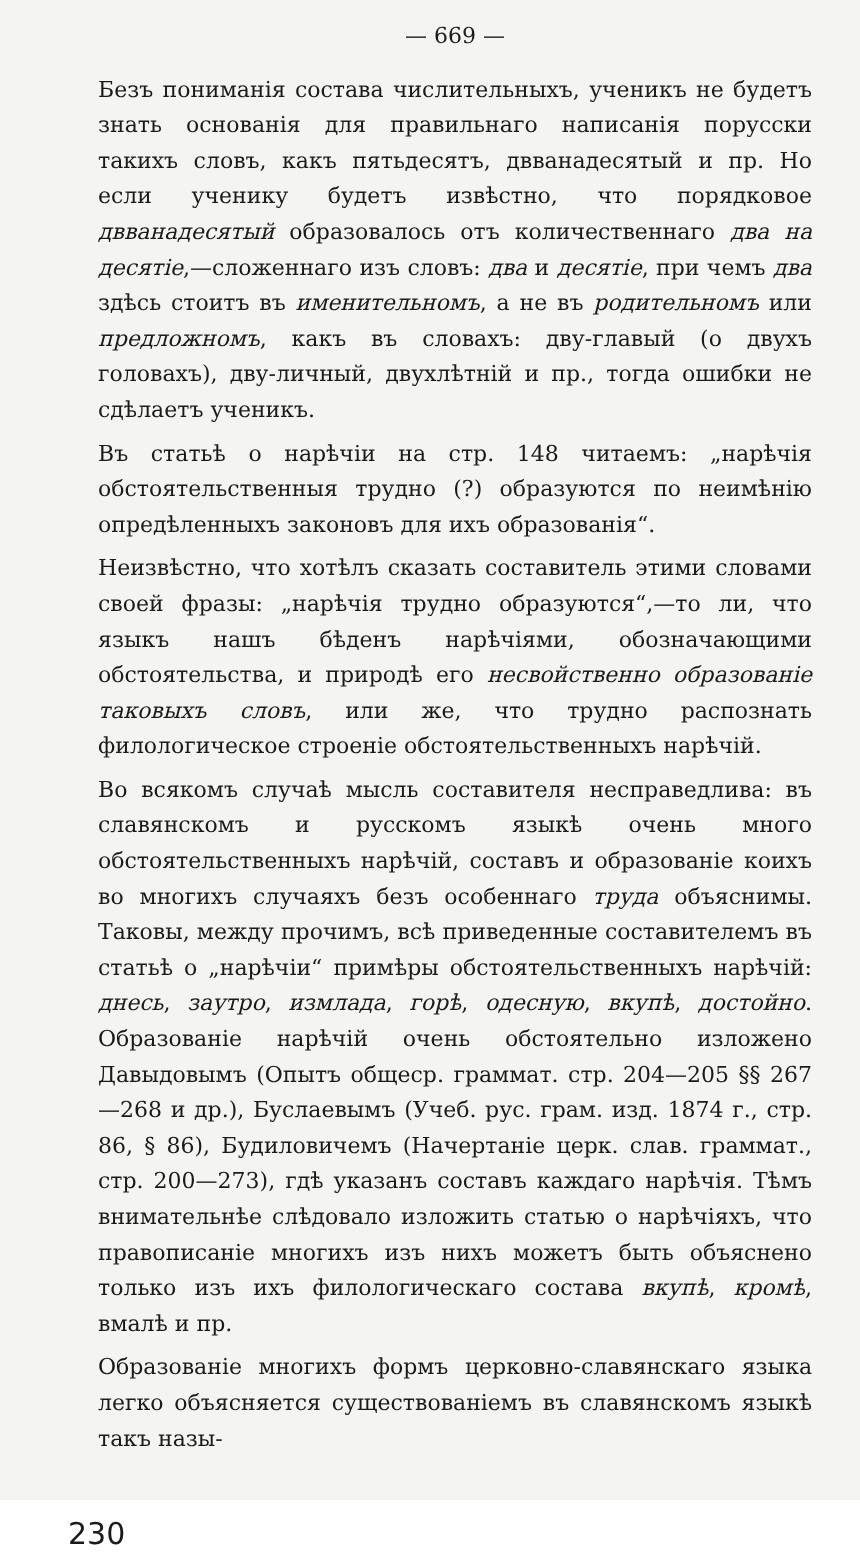— 669 —
Безъ пониманія состава числительныхъ, ученикъ не будетъ знать основанія для правильнаго написанія порусски такихъ словъ, какъ пятьдесятъ, двванадесятый и пр. Но если ученику будетъ извѣстно, что порядковое двванадесятый образовалось отъ количественнаго два на десятіе,—сложеннаго изъ словъ: два и десятіе, при чемъ два здѣсь стоитъ въ именительномъ, а не въ родительномъ или предложномъ, какъ въ словахъ: дву-главый (о двухъ головахъ), дву-личный, двухлѣтній и пр., тогда ошибки не сдѣлаетъ ученикъ.
Въ статьѣ о нарѣчіи на стр. 148 читаемъ: „нарѣчія обстоятельственныя трудно (?) образуются по неимѣнію опредѣленныхъ законовъ для ихъ образованія“.
Неизвѣстно, что хотѣлъ сказать составитель этими словами своей фразы: „нарѣчія трудно образуются“,—то ли, что языкъ нашъ бѣденъ нарѣчіями, обозначающими обстоятельства, и природѣ его несвойственно образованіе таковыхъ словъ, или же, что трудно распознать филологическое строеніе обстоятельственныхъ нарѣчій.
Во всякомъ случаѣ мысль составителя несправедлива: въ славянскомъ и русскомъ языкѣ очень много обстоятельственныхъ нарѣчій, составъ и образованіе коихъ во многихъ случаяхъ безъ особеннаго труда объяснимы. Таковы, между прочимъ, всѣ приведенные составителемъ въ статьѣ о „нарѣчіи“ примѣры обстоятельственныхъ нарѣчій: днесь, заутро, измлада, горѣ, одесную, вкупѣ, достойно. Образованіе нарѣчій очень обстоятельно изложено Давыдовымъ (Опытъ общеср. граммат. стр. 204—205 §§ 267—268 и др.), Буслаевымъ (Учеб. рус. грам. изд. 1874 г., стр. 86, § 86), Будиловичемъ (Начертаніе церк. слав. граммат., стр. 200—273), гдѣ указанъ составъ каждаго нарѣчія. Тѣмъ внимательнѣе слѣдовало изложить статью о нарѣчіяхъ, что правописаніе многихъ изъ нихъ можетъ быть объяснено только изъ ихъ филологическаго состава вкупѣ, кромѣ, вмалѣ и пр.
Образованіе многихъ формъ церковно-славянскаго языка легко объясняется существованіемъ въ славянскомъ языкѣ такъ назы-
230